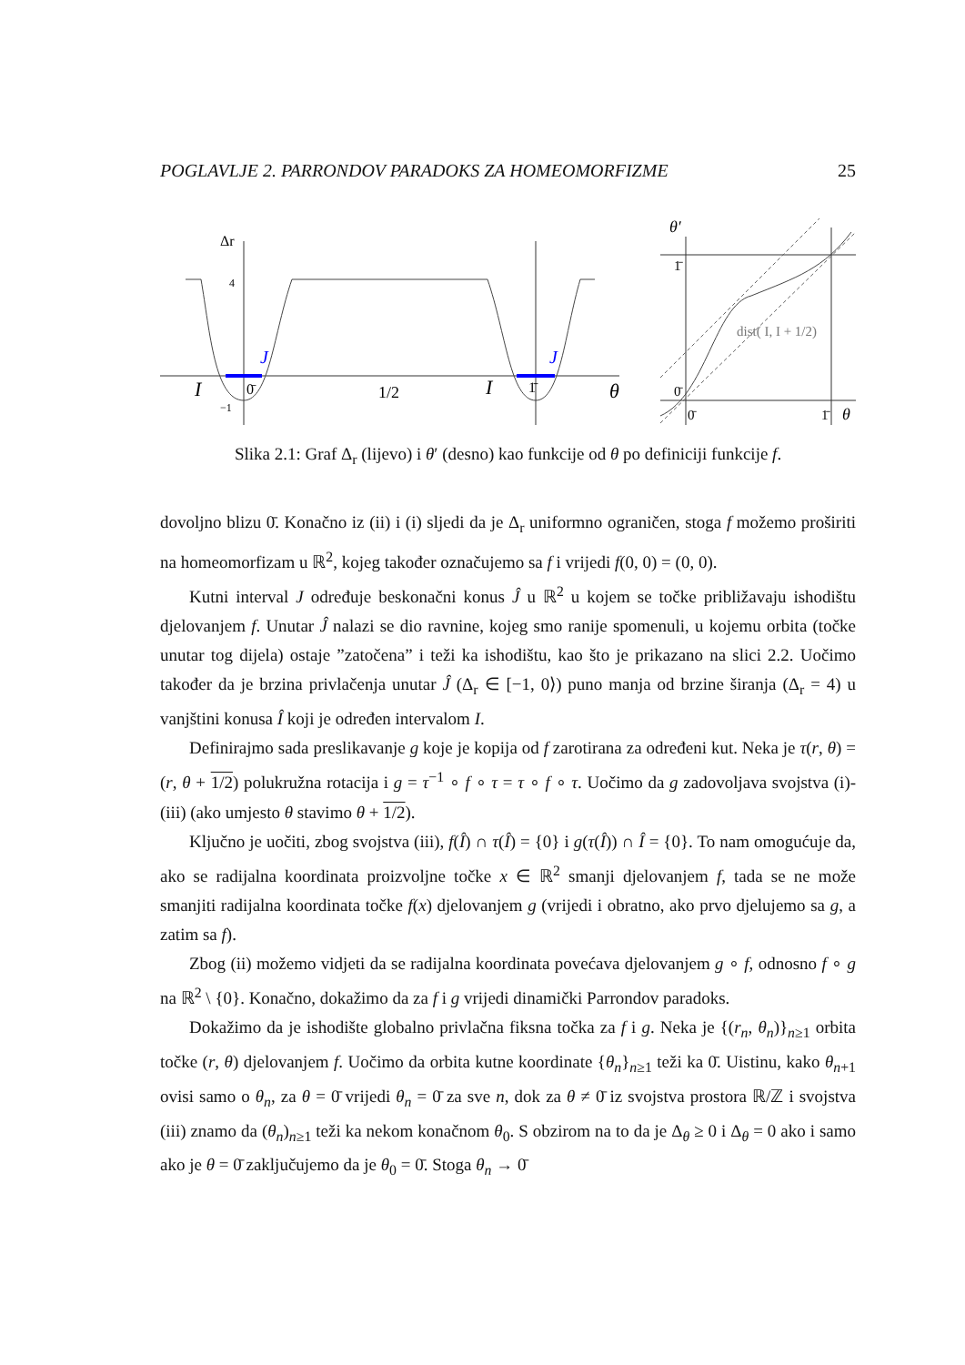POGLAVLJE 2. PARRONDOV PARADOKS ZA HOMEOMORFIZME 25
Δr
4
−1
I
J
0̄
1/2
I
J
1̄
θ
θ′
1̄
0̄
0̄
1̄
θ
dist( I, I + 1/2)
Slika 2.1: Graf Δ<sub>r</sub> (lijevo) i θ′ (desno) kao funkcije od θ po definiciji funkcije f.
dovoljno blizu 0̄. Konačno iz (ii) i (i) sljedi da je Δ<sub>r</sub> uniformno ograničen, stoga f možemo proširiti na homeomorfizam u ℝ<sup>2</sup>, kojeg također označujemo sa f i vrijedi f(0, 0) = (0, 0).
Kutni interval J određuje beskonačni konus Ĵ u ℝ<sup>2</sup> u kojem se točke približavaju ishodištu djelovanjem f. Unutar Ĵ nalazi se dio ravnine, kojeg smo ranije spomenuli, u kojemu orbita (točke unutar tog dijela) ostaje ”zatočena” i teži ka ishodištu, kao što je prikazano na slici 2.2. Uočimo također da je brzina privlačenja unutar Ĵ (Δ<sub>r</sub> ∈ [−1, 0⟩) puno manja od brzine širanja (Δ<sub>r</sub> = 4) u vanjštini konusa Î koji je određen intervalom I.
Definirajmo sada preslikavanje g koje je kopija od f zarotirana za određeni kut. Neka je τ(r, θ) = (r, θ + 1/2) polukružna rotacija i g = τ<sup>−1</sup> ∘ f ∘ τ = τ ∘ f ∘ τ. Uočimo da g zadovoljava svojstva (i)-(iii) (ako umjesto θ stavimo θ + 1/2).
Ključno je uočiti, zbog svojstva (iii), f(Î) ∩ τ(Î) = {0} i g(τ(Î)) ∩ Î = {0}. To nam omogućuje da, ako se radijalna koordinata proizvoljne točke x ∈ ℝ<sup>2</sup> smanji djelovanjem f, tada se ne može smanjiti radijalna koordinata točke f(x) djelovanjem g (vrijedi i obratno, ako prvo djelujemo sa g, a zatim sa f).
Zbog (ii) možemo vidjeti da se radijalna koordinata povećava djelovanjem g ∘ f, odnosno f ∘ g na ℝ<sup>2</sup> \ {0}. Konačno, dokažimo da za f i g vrijedi dinamički Parrondov paradoks.
Dokažimo da je ishodište globalno privlačna fiksna točka za f i g. Neka je {(r<sub>n</sub>, θ<sub>n</sub>)}<sub>n≥1</sub> orbita točke (r, θ) djelovanjem f. Uočimo da orbita kutne koordinate {θ<sub>n</sub>}<sub>n≥1</sub> teži ka 0̄. Uistinu, kako θ<sub>n+1</sub> ovisi samo o θ<sub>n</sub>, za θ = 0̄ vrijedi θ<sub>n</sub> = 0̄ za sve n, dok za θ ≠ 0̄ iz svojstva prostora ℝ/ℤ i svojstva (iii) znamo da (θ<sub>n</sub>)<sub>n≥1</sub> teži ka nekom konačnom θ<sub>0</sub>. S obzirom na to da je Δ<sub>θ</sub> ≥ 0 i Δ<sub>θ</sub> = 0 ako i samo ako je θ = 0̄ zaključujemo da je θ<sub>0</sub> = 0̄. Stoga θ<sub>n</sub> → 0̄